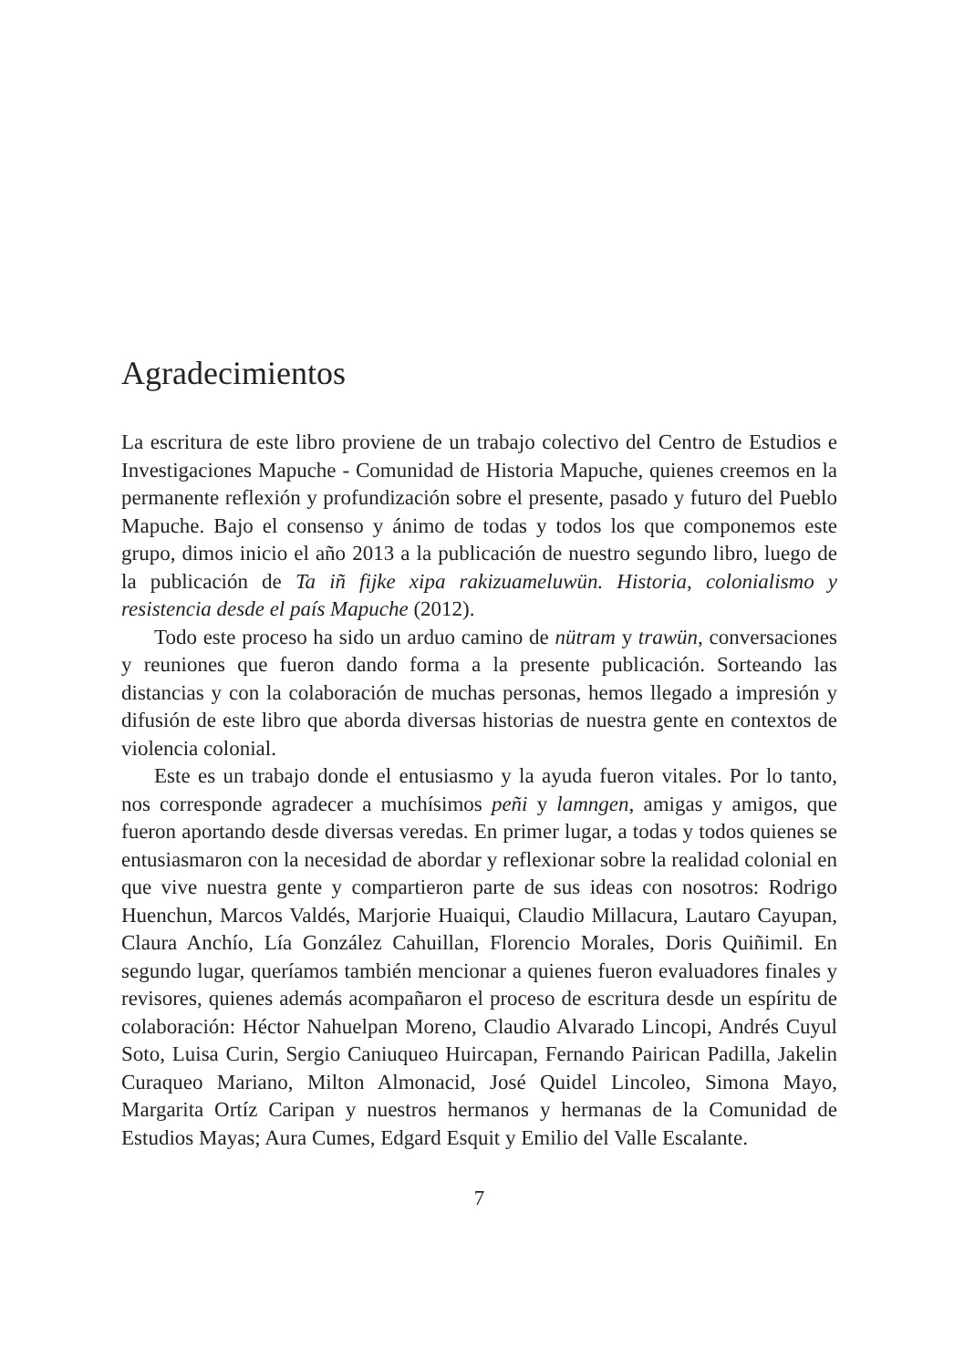Agradecimientos
La escritura de este libro proviene de un trabajo colectivo del Centro de Estudios e Investigaciones Mapuche - Comunidad de Historia Mapuche, quienes creemos en la permanente reflexión y profundización sobre el presente, pasado y futuro del Pueblo Mapuche. Bajo el consenso y ánimo de todas y todos los que componemos este grupo, dimos inicio el año 2013 a la publicación de nuestro segundo libro, luego de la publicación de Ta iñ fijke xipa rakizuameluwün. Historia, colonialismo y resistencia desde el país Mapuche (2012).
Todo este proceso ha sido un arduo camino de nütram y trawün, conversaciones y reuniones que fueron dando forma a la presente publicación. Sorteando las distancias y con la colaboración de muchas personas, hemos llegado a impresión y difusión de este libro que aborda diversas historias de nuestra gente en contextos de violencia colonial.
Este es un trabajo donde el entusiasmo y la ayuda fueron vitales. Por lo tanto, nos corresponde agradecer a muchísimos peñi y lamngen, amigas y amigos, que fueron aportando desde diversas veredas. En primer lugar, a todas y todos quienes se entusiasmaron con la necesidad de abordar y reflexionar sobre la realidad colonial en que vive nuestra gente y compartieron parte de sus ideas con nosotros: Rodrigo Huenchun, Marcos Valdés, Marjorie Huaiqui, Claudio Millacura, Lautaro Cayupan, Claura Anchío, Lía González Cahuillan, Florencio Morales, Doris Quiñimil. En segundo lugar, queríamos también mencionar a quienes fueron evaluadores finales y revisores, quienes además acompañaron el proceso de escritura desde un espíritu de colaboración: Héctor Nahuelpan Moreno, Claudio Alvarado Lincopi, Andrés Cuyul Soto, Luisa Curin, Sergio Caniuqueo Huircapan, Fernando Pairican Padilla, Jakelin Curaqueo Mariano, Milton Almonacid, José Quidel Lincoleo, Simona Mayo, Margarita Ortíz Caripan y nuestros hermanos y hermanas de la Comunidad de Estudios Mayas; Aura Cumes, Edgard Esquit y Emilio del Valle Escalante.
7